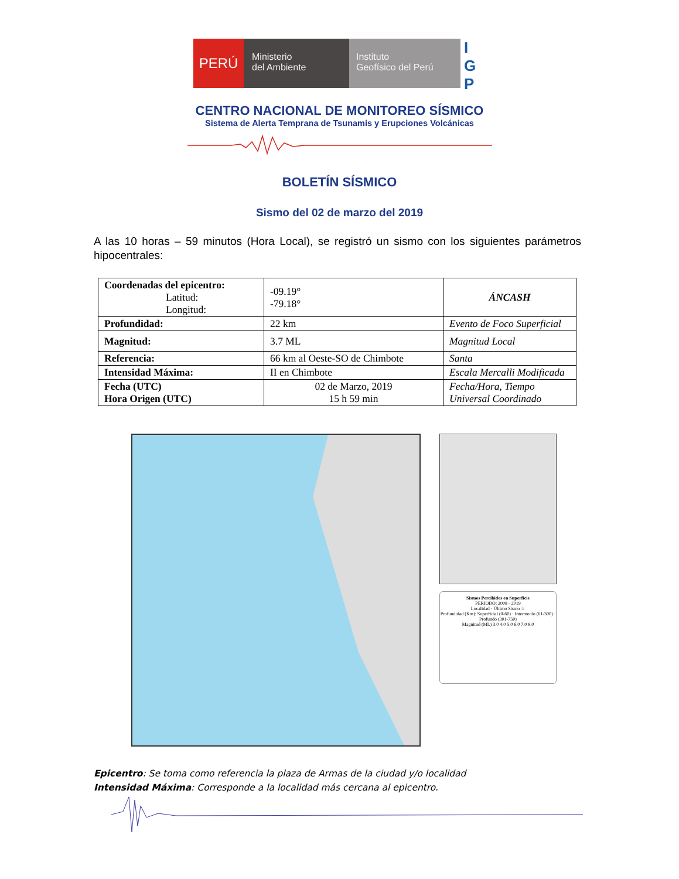PERÚ
Ministerio
del Ambiente
Instituto
Geofísico del Perú
I
G
P
CENTRO NACIONAL DE MONITOREO SÍSMICO
Sistema de Alerta Temprana de Tsunamis y Erupciones Volcánicas
BOLETÍN SÍSMICO
Sismo del 02 de marzo del 2019
A las 10 horas – 59 minutos (Hora Local), se registró un sismo con los siguientes parámetros hipocentrales:
| Coordenadas del epicentro: Latitud: Longitud: | -09.19° -79.18° | ÁNCASH |
| Profundidad: | 22 km | Evento de Foco Superficial |
| Magnitud: | 3.7 ML | Magnitud Local |
| Referencia: | 66 km al Oeste-SO de Chimbote | Santa |
| Intensidad Máxima: | II en Chimbote | Escala Mercalli Modificada |
| Fecha (UTC) Hora Origen (UTC) | 02 de Marzo, 2019 15 h 59 min | Fecha/Hora, Tiempo Universal Coordinado |
Sismos Percibidos en Superficie
PERIODO: 2008 - 2019
Localidad · Último Sismo ☆
Profundidad (Km): Superficial (0-60) · Intermedio (61-300) · Profundo (301-750)
Magnitud (ML) 3.0 4.0 5.0 6.0 7.0 8.0
Epicentro: Se toma como referencia la plaza de Armas de la ciudad y/o localidad
Intensidad Máxima: Corresponde a la localidad más cercana al epicentro.